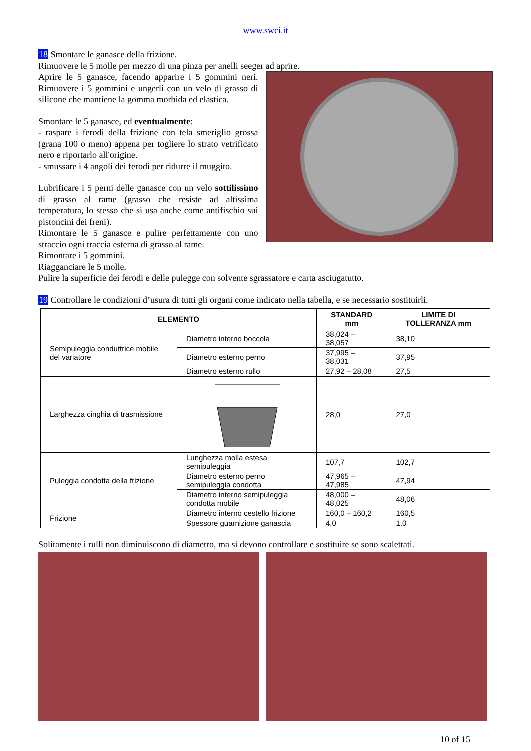www.swci.it
18 Smontare le ganasce della frizione.
Rimuovere le 5 molle per mezzo di una pinza per anelli seeger ad aprire.
Aprire le 5 ganasce, facendo apparire i 5 gommini neri. Rimuovere i 5 gommini e ungerli con un velo di grasso di silicone che mantiene la gomma morbida ed elastica.
Smontare le 5 ganasce, ed eventualmente:
- raspare i ferodi della frizione con tela smeriglio grossa (grana 100 o meno) appena per togliere lo strato vetrificato nero e riportarlo all'origine.
- smussare i 4 angoli dei ferodi per ridurre il muggito.
Lubrificare i 5 perni delle ganasce con un velo sottilissimo di grasso al rame (grasso che resiste ad altissima temperatura, lo stesso che si usa anche come antifischio sui pistoncini dei freni).
Rimontare le 5 ganasce e pulire perfettamente con uno straccio ogni traccia esterna di grasso al rame.
Rimontare i 5 gommini.
Riagganciare le 5 molle.
Pulire la superficie dei ferodi e delle pulegge con solvente sgrassatore e carta asciugatutto.
19 Controllare le condizioni d’usura di tutti gli organi come indicato nella tabella, e se necessario sostituirli.
| ELEMENTO | | STANDARD mm | LIMITE DI TOLLERANZA mm |
| --- | --- | --- | --- |
| Semipuleggia conduttrice mobile del variatore | Diametro interno boccola | 38,024 – 38,057 | 38,10 |
| | Diametro esterno perno | 37,995 – 38,031 | 37,95 |
| | Diametro esterno rullo | 27,92 – 28,08 | 27,5 |
| Larghezza cinghia di trasmissione | | 28,0 | 27,0 |
| Puleggia condotta della frizione | Lunghezza molla estesa semipuleggia | 107,7 | 102,7 |
| | Diametro esterno perno semipuleggia condotta | 47,965 – 47,985 | 47,94 |
| | Diametro interno semipuleggia condotta mobile | 48,000 – 48,025 | 48,06 |
| Frizione | Diametro interno cestello frizione | 160,0 – 160,2 | 160,5 |
| | Spessore guarnizione ganascia | 4,0 | 1,0 |
Solitamente i rulli non diminuiscono di diametro, ma si devono controllare e sostituire se sono scalettati.
10 of 15